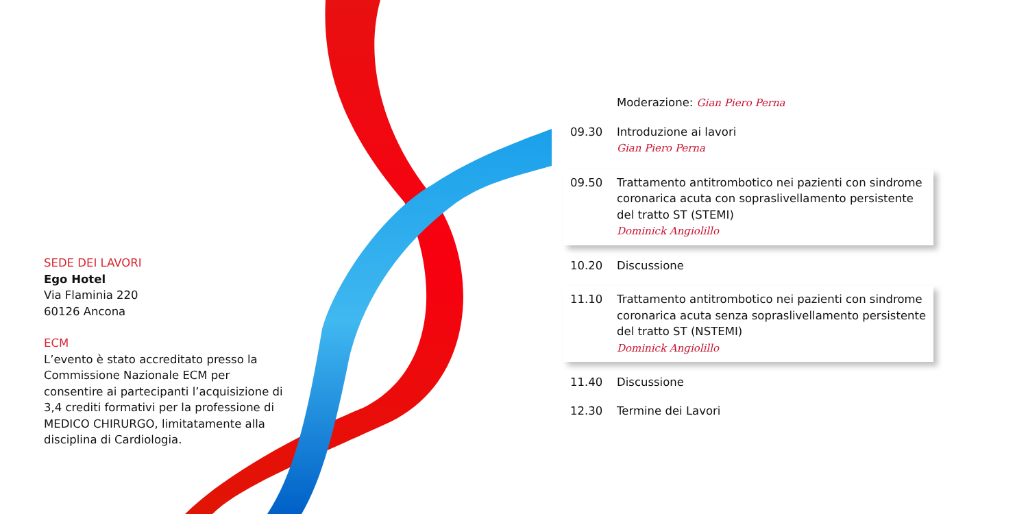SEDE DEI LAVORI
Ego Hotel
Via Flaminia 220
60126 Ancona
ECM
L’evento è stato accreditato presso la Commissione Nazionale ECM per consentire ai partecipanti l’acquisizione di 3,4 crediti formativi per la professione di MEDICO CHIRURGO, limitatamente alla disciplina di Cardiologia.
Moderazione: Gian Piero Perna
09.30 Introduzione ai lavori
Gian Piero Perna
09.50 Trattamento antitrombotico nei pazienti con sindrome coronarica acuta con sopraslivellamento persistente del tratto ST (STEMI)
Dominick Angiolillo
10.20 Discussione
11.10 Trattamento antitrombotico nei pazienti con sindrome coronarica acuta senza sopraslivellamento persistente del tratto ST (NSTEMI)
Dominick Angiolillo
11.40 Discussione
12.30 Termine dei Lavori